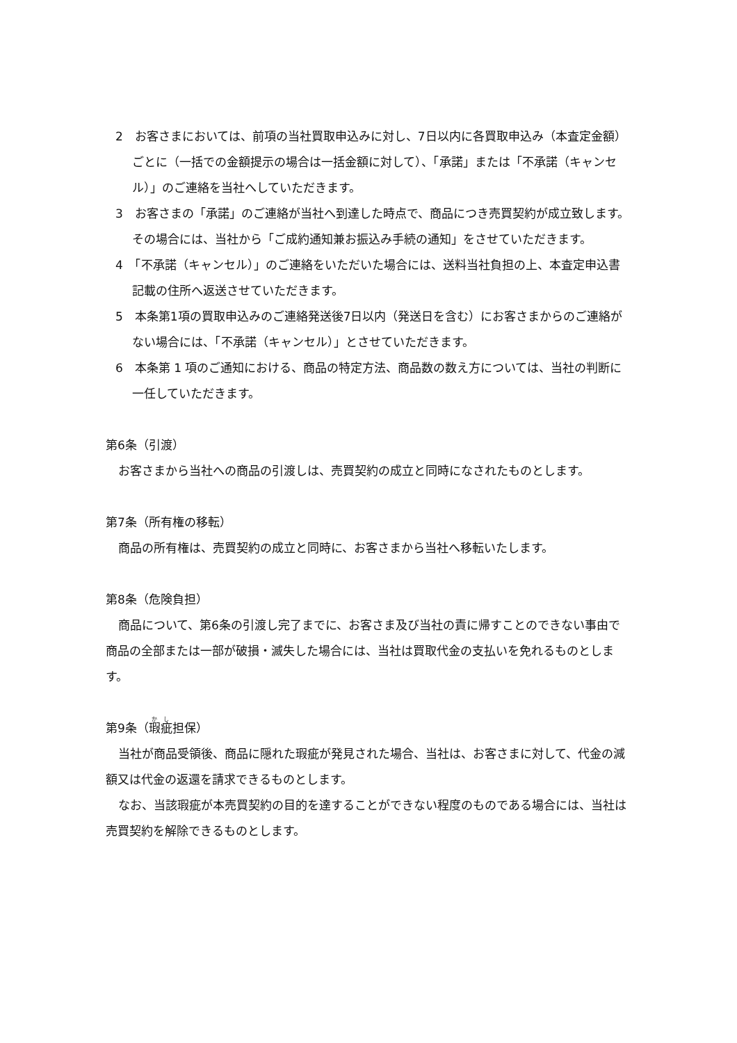2　お客さまにおいては、前項の当社買取申込みに対し、7日以内に各買取申込み（本査定金額）ごとに（一括での金額提示の場合は一括金額に対して）、「承諾」または「不承諾（キャンセル）」のご連絡を当社へしていただきます。
3　お客さまの「承諾」のご連絡が当社へ到達した時点で、商品につき売買契約が成立致します。その場合には、当社から「ご成約通知兼お振込み手続の通知」をさせていただきます。
4　「不承諾（キャンセル）」のご連絡をいただいた場合には、送料当社負担の上、本査定申込書記載の住所へ返送させていただきます。
5　本条第1項の買取申込みのご連絡発送後7日以内（発送日を含む）にお客さまからのご連絡がない場合には、「不承諾（キャンセル）」とさせていただきます。
6　本条第 1 項のご通知における、商品の特定方法、商品数の数え方については、当社の判断に一任していただきます。
第6条（引渡）
お客さまから当社への商品の引渡しは、売買契約の成立と同時になされたものとします。
第7条（所有権の移転）
商品の所有権は、売買契約の成立と同時に、お客さまから当社へ移転いたします。
第8条（危険負担）
商品について、第6条の引渡し完了までに、お客さま及び当社の責に帰すことのできない事由で商品の全部または一部が破損・滅失した場合には、当社は買取代金の支払いを免れるものとします。
第9条（瑕疵担保）
当社が商品受領後、商品に隠れた瑕疵が発見された場合、当社は、お客さまに対して、代金の減額又は代金の返還を請求できるものとします。
なお、当該瑕疵が本売買契約の目的を達することができない程度のものである場合には、当社は売買契約を解除できるものとします。